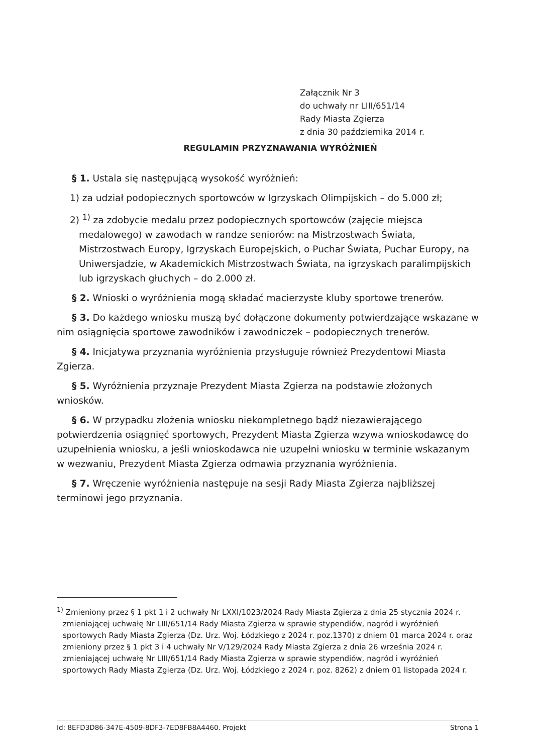Załącznik Nr 3
do uchwały nr LIII/651/14
Rady Miasta Zgierza
z dnia 30 października 2014 r.
REGULAMIN PRZYZNAWANIA WYRÓŻNIEŃ
§ 1. Ustala się następującą wysokość wyróżnień:
1) za udział podopiecznych sportowców w Igrzyskach Olimpijskich – do 5.000 zł;
2) <sup>1)</sup> za zdobycie medalu przez podopiecznych sportowców (zajęcie miejsca medalowego) w zawodach w randze seniorów: na Mistrzostwach Świata, Mistrzostwach Europy, Igrzyskach Europejskich, o Puchar Świata, Puchar Europy, na Uniwersjadzie, w Akademickich Mistrzostwach Świata, na igrzyskach paralimpijskich lub igrzyskach głuchych – do 2.000 zł.
§ 2. Wnioski o wyróżnienia mogą składać macierzyste kluby sportowe trenerów.
§ 3. Do każdego wniosku muszą być dołączone dokumenty potwierdzające wskazane w nim osiągnięcia sportowe zawodników i zawodniczek – podopiecznych trenerów.
§ 4. Inicjatywa przyznania wyróżnienia przysługuje również Prezydentowi Miasta Zgierza.
§ 5. Wyróżnienia przyznaje Prezydent Miasta Zgierza na podstawie złożonych wniosków.
§ 6. W przypadku złożenia wniosku niekompletnego bądź niezawierającego potwierdzenia osiągnięć sportowych, Prezydent Miasta Zgierza wzywa wnioskodawcę do uzupełnienia wniosku, a jeśli wnioskodawca nie uzupełni wniosku w terminie wskazanym w wezwaniu, Prezydent Miasta Zgierza odmawia przyznania wyróżnienia.
§ 7. Wręczenie wyróżnienia następuje na sesji Rady Miasta Zgierza najbliższej terminowi jego przyznania.
<sup>1)</sup> Zmieniony przez § 1 pkt 1 i 2 uchwały Nr LXXI/1023/2024 Rady Miasta Zgierza z dnia 25 stycznia 2024 r. zmieniającej uchwałę Nr LIII/651/14 Rady Miasta Zgierza w sprawie stypendiów, nagród i wyróżnień sportowych Rady Miasta Zgierza (Dz. Urz. Woj. Łódzkiego z 2024 r. poz.1370) z dniem 01 marca 2024 r. oraz zmieniony przez § 1 pkt 3 i 4 uchwały Nr V/129/2024 Rady Miasta Zgierza z dnia 26 września 2024 r. zmieniającej uchwałę Nr LIII/651/14 Rady Miasta Zgierza w sprawie stypendiów, nagród i wyróżnień sportowych Rady Miasta Zgierza (Dz. Urz. Woj. Łódzkiego z 2024 r. poz. 8262) z dniem 01 listopada 2024 r.
Id: 8EFD3D86-347E-4509-8DF3-7ED8FB8A4460. Projekt Strona 1